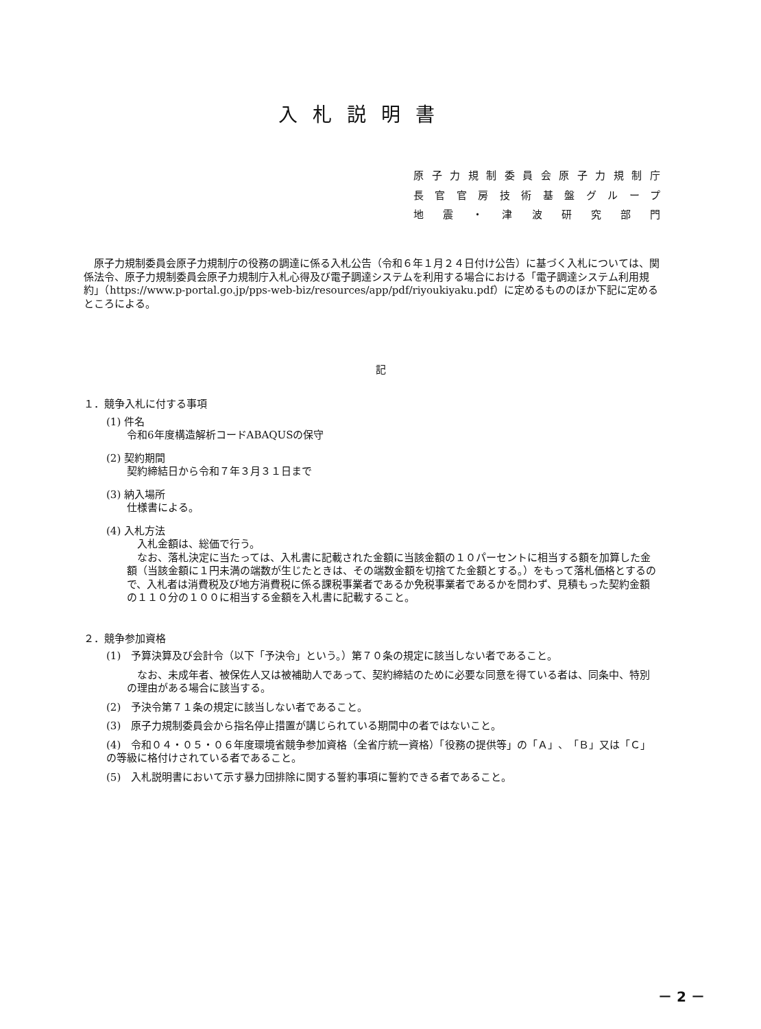入札説明書
原子力規制委員会原子力規制庁
長官官房技術基盤グループ
地震・津波研究部門
原子力規制委員会原子力規制庁の役務の調達に係る入札公告（令和６年１月２４日付け公告）に基づく入札については、関係法令、原子力規制委員会原子力規制庁入札心得及び電子調達システムを利用する場合における「電子調達システム利用規約」（https://www.p-portal.go.jp/pps-web-biz/resources/app/pdf/riyoukiyaku.pdf）に定めるもののほか下記に定めるところによる。
記
１．競争入札に付する事項
(1) 件名
令和6年度構造解析コードABAQUSの保守
(2) 契約期間
契約締結日から令和７年３月３１日まで
(3) 納入場所
仕様書による。
(4) 入札方法
入札金額は、総価で行う。
なお、落札決定に当たっては、入札書に記載された金額に当該金額の１０パーセントに相当する額を加算した金額（当該金額に１円未満の端数が生じたときは、その端数金額を切捨てた金額とする。）をもって落札価格とするので、入札者は消費税及び地方消費税に係る課税事業者であるか免税事業者であるかを問わず、見積もった契約金額の１１０分の１００に相当する金額を入札書に記載すること。
２．競争参加資格
(1)　予算決算及び会計令（以下「予決令」という。）第７０条の規定に該当しない者であること。
なお、未成年者、被保佐人又は被補助人であって、契約締結のために必要な同意を得ている者は、同条中、特別の理由がある場合に該当する。
(2)　予決令第７１条の規定に該当しない者であること。
(3)　原子力規制委員会から指名停止措置が講じられている期間中の者ではないこと。
(4)　令和０４・０５・０６年度環境省競争参加資格（全省庁統一資格）「役務の提供等」の「Ａ」、「Ｂ」又は「Ｃ」の等級に格付けされている者であること。
(5)　入札説明書において示す暴力団排除に関する誓約事項に誓約できる者であること。
－ 2 －